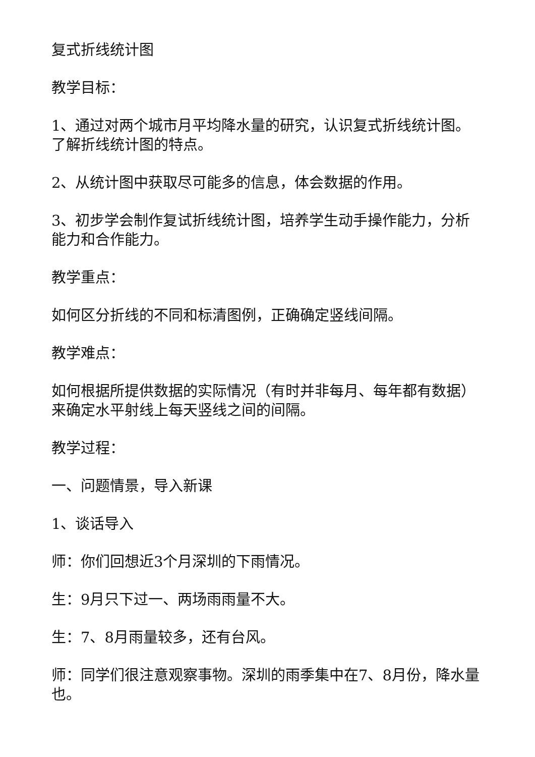复式折线统计图
教学目标：
1、通过对两个城市月平均降水量的研究，认识复式折线统计图。了解折线统计图的特点。
2、从统计图中获取尽可能多的信息，体会数据的作用。
3、初步学会制作复试折线统计图，培养学生动手操作能力，分析能力和合作能力。
教学重点：
如何区分折线的不同和标清图例，正确确定竖线间隔。
教学难点：
如何根据所提供数据的实际情况（有时并非每月、每年都有数据）来确定水平射线上每天竖线之间的间隔。
教学过程：
一、问题情景，导入新课
1、谈话导入
师：你们回想近3个月深圳的下雨情况。
生：9月只下过一、两场雨雨量不大。
生：7、8月雨量较多，还有台风。
师：同学们很注意观察事物。深圳的雨季集中在7、8月份，降水量也。